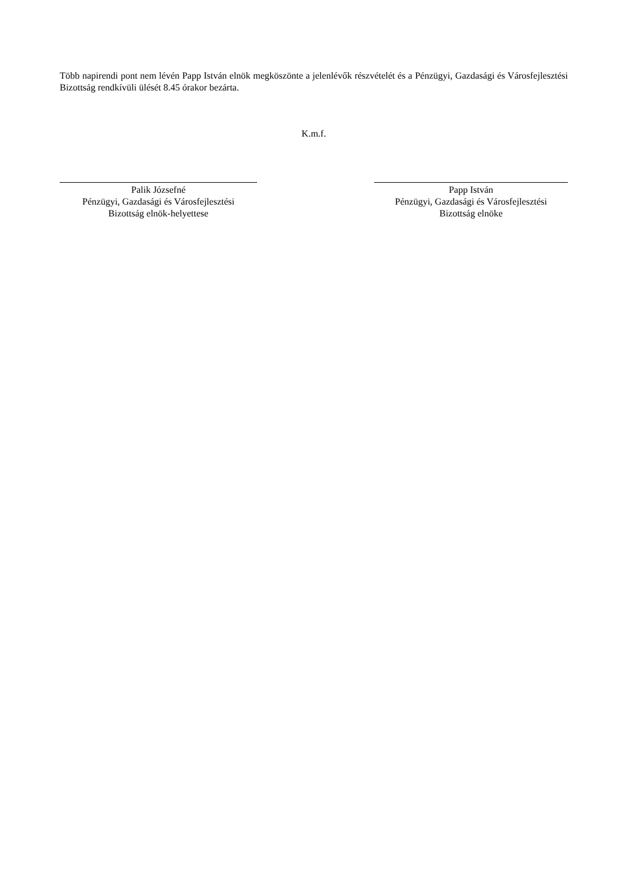Több napirendi pont nem lévén Papp István elnök megköszönte a jelenlévők részvételét és a Pénzügyi, Gazdasági és Városfejlesztési Bizottság rendkívüli ülését 8.45 órakor bezárta.
K.m.f.
Palik Józsefné
Pénzügyi, Gazdasági és Városfejlesztési
Bizottság elnök-helyettese
Papp István
Pénzügyi, Gazdasági és Városfejlesztési
Bizottság elnöke